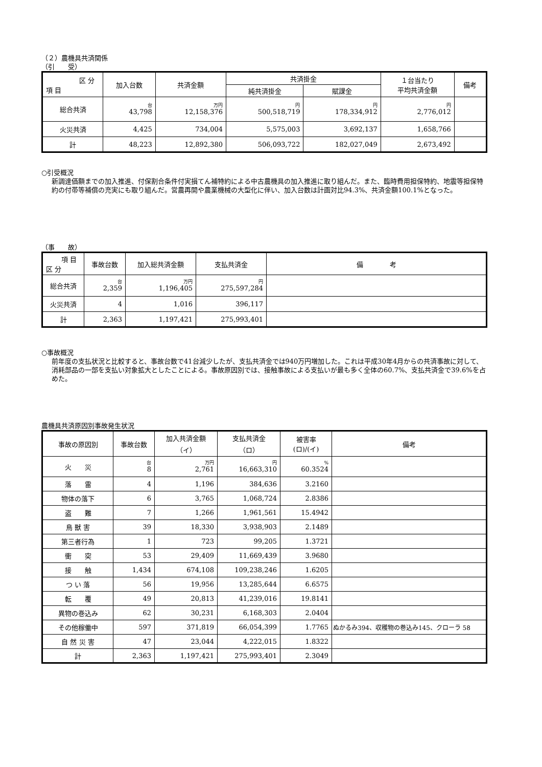（２）農機具共済関係
（引　　受）
| 区 分 項 目 | 加入台数 | 共済金額 | 共済掛金 | | １台当たり 平均共済金額 | 備考 |
| --- | --- | --- | --- | --- | --- | --- |
| | | | 純共済掛金 | 賦課金 | | |
| 総合共済 | 台 43,798 | 万円 12,158,376 | 円 500,518,719 | 円 178,334,912 | 円 2,776,012 | |
| 火災共済 | 4,425 | 734,004 | 5,575,003 | 3,692,137 | 1,658,766 | |
| 計 | 48,223 | 12,892,380 | 506,093,722 | 182,027,049 | 2,673,492 | |
○引受概況
新調達価額までの加入推進、付保割合条件付実損てん補特約による中古農機具の加入推進に取り組んだ。また、臨時費用担保特約、地震等担保特約の付帯等補償の充実にも取り組んだ。営農再開や農業機械の大型化に伴い、加入台数は計画対比94.3%、共済金額100.1%となった。
（事　　故）
| 項 目 区 分 | 事故台数 | 加入総共済金額 | 支払共済金 | 備 考 |
| --- | --- | --- | --- | --- |
| 総合共済 | 台 2,359 | 万円 1,196,405 | 円 275,597,284 | |
| 火災共済 | 4 | 1,016 | 396,117 | |
| 計 | 2,363 | 1,197,421 | 275,993,401 | |
○事故概況
前年度の支払状況と比較すると、事故台数で41台減少したが、支払共済金では940万円増加した。これは平成30年4月からの共済事故に対して、消耗部品の一部を支払い対象拡大としたことによる。事故原因別では、接触事故による支払いが最も多く全体の60.7%、支払共済金で39.6%を占めた。
農機具共済原因別事故発生状況
| 事故の原因別 | 事故台数 | 加入共済金額 （イ） | 支払共済金 （ロ） | 被害率 (ロ)/(イ) | 備考 |
| --- | --- | --- | --- | --- | --- |
| 火 災 | 台 8 | 万円 2,761 | 円 16,663,310 | % 60.3524 | |
| 落 雷 | 4 | 1,196 | 384,636 | 3.2160 | |
| 物体の落下 | 6 | 3,765 | 1,068,724 | 2.8386 | |
| 盗 難 | 7 | 1,266 | 1,961,561 | 15.4942 | |
| 鳥 獣 害 | 39 | 18,330 | 3,938,903 | 2.1489 | |
| 第三者行為 | 1 | 723 | 99,205 | 1.3721 | |
| 衝 突 | 53 | 29,409 | 11,669,439 | 3.9680 | |
| 接 触 | 1,434 | 674,108 | 109,238,246 | 1.6205 | |
| つ い 落 | 56 | 19,956 | 13,285,644 | 6.6575 | |
| 転 覆 | 49 | 20,813 | 41,239,016 | 19.8141 | |
| 異物の巻込み | 62 | 30,231 | 6,168,303 | 2.0404 | |
| その他稼働中 | 597 | 371,819 | 66,054,399 | 1.7765 | ぬかるみ394、収穫物の巻込み145、クローラ 58 |
| 自 然 災 害 | 47 | 23,044 | 4,222,015 | 1.8322 | |
| 計 | 2,363 | 1,197,421 | 275,993,401 | 2.3049 | |